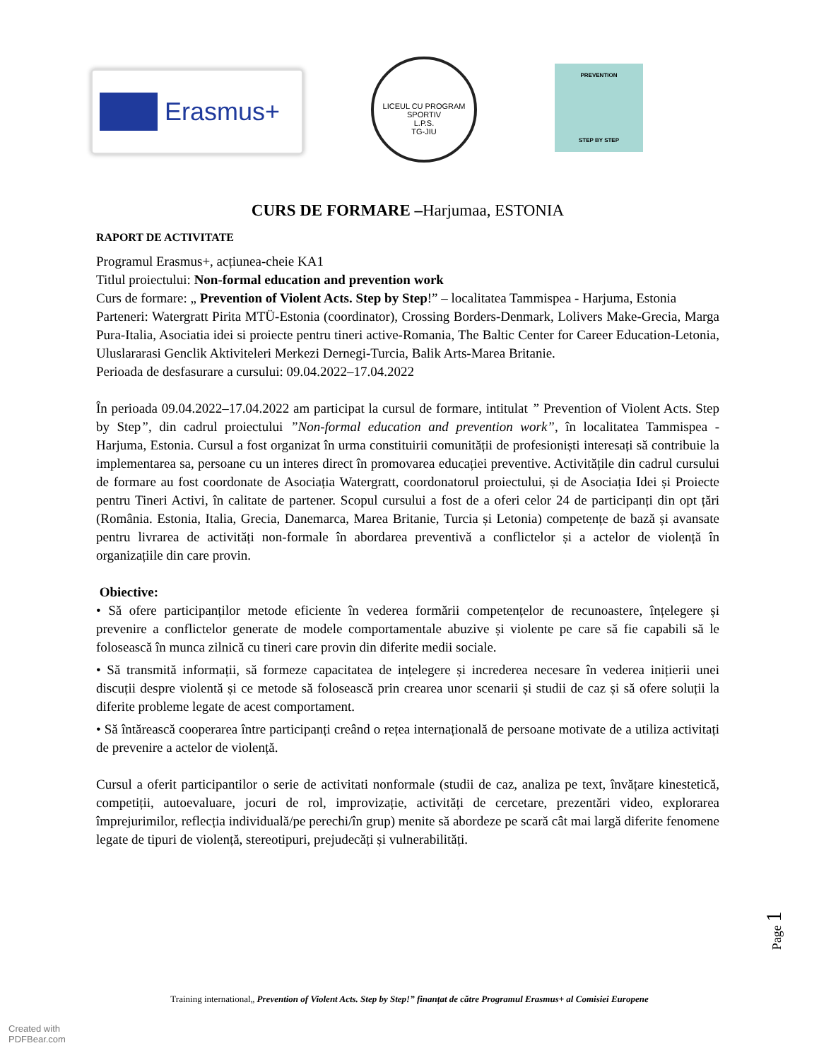Erasmus+
LICEUL CU PROGRAM SPORTIV
L.P.S.
TG-JIU
PREVENTION
STEP BY STEP
CURS DE FORMARE –Harjumaa, ESTONIA
RAPORT DE ACTIVITATE
Programul Erasmus+, acțiunea-cheie KA1
Titlul proiectului: Non-formal education and prevention work
Curs de formare: „ Prevention of Violent Acts. Step by Step!” – localitatea Tammispea - Harjuma, Estonia
Parteneri: Watergratt Pirita MTÜ-Estonia (coordinator), Crossing Borders-Denmark, Lolivers Make-Grecia, Marga Pura-Italia, Asociatia idei si proiecte pentru tineri active-Romania, The Baltic Center for Career Education-Letonia, Uluslararasi Genclik Aktiviteleri Merkezi Dernegi-Turcia, Balik Arts-Marea Britanie.
Perioada de desfasurare a cursului: 09.04.2022–17.04.2022
În perioada 09.04.2022–17.04.2022 am participat la cursul de formare, intitulat ” Prevention of Violent Acts. Step by Step”, din cadrul proiectului ”Non-formal education and prevention work”, în localitatea Tammispea - Harjuma, Estonia. Cursul a fost organizat în urma constituirii comunității de profesioniști interesați să contribuie la implementarea sa, persoane cu un interes direct în promovarea educației preventive. Activitățile din cadrul cursului de formare au fost coordonate de Asociația Watergratt, coordonatorul proiectului, și de Asociația Idei și Proiecte pentru Tineri Activi, în calitate de partener. Scopul cursului a fost de a oferi celor 24 de participanți din opt țări (România. Estonia, Italia, Grecia, Danemarca, Marea Britanie, Turcia și Letonia) competențe de bază și avansate pentru livrarea de activități non-formale în abordarea preventivă a conflictelor și a actelor de violență în organizațiile din care provin.
Obiective:
• Să ofere participanților metode eficiente în vederea formării competențelor de recunoastere, înțelegere și prevenire a conflictelor generate de modele comportamentale abuzive și violente pe care să fie capabili să le folosească în munca zilnică cu tineri care provin din diferite medii sociale.
• Să transmită informații, să formeze capacitatea de ințelegere și increderea necesare în vederea inițierii unei discuții despre violentă și ce metode să folosească prin crearea unor scenarii și studii de caz și să ofere soluții la diferite probleme legate de acest comportament.
• Să întărească cooperarea între participanți creând o rețea internațională de persoane motivate de a utiliza activitați de prevenire a actelor de violență.
Cursul a oferit participantilor o serie de activitati nonformale (studii de caz, analiza pe text, învățare kinestetică, competiții, autoevaluare, jocuri de rol, improvizație, activități de cercetare, prezentări video, explorarea împrejurimilor, reflecția individuală/pe perechi/în grup) menite să abordeze pe scară cât mai largă diferite fenomene legate de tipuri de violență, stereotipuri, prejudecăți și vulnerabilități.
Page 1
Training international„ Prevention of Violent Acts. Step by Step!” finanțat de către Programul Erasmus+ al Comisiei Europene
Created with
PDFBear.com